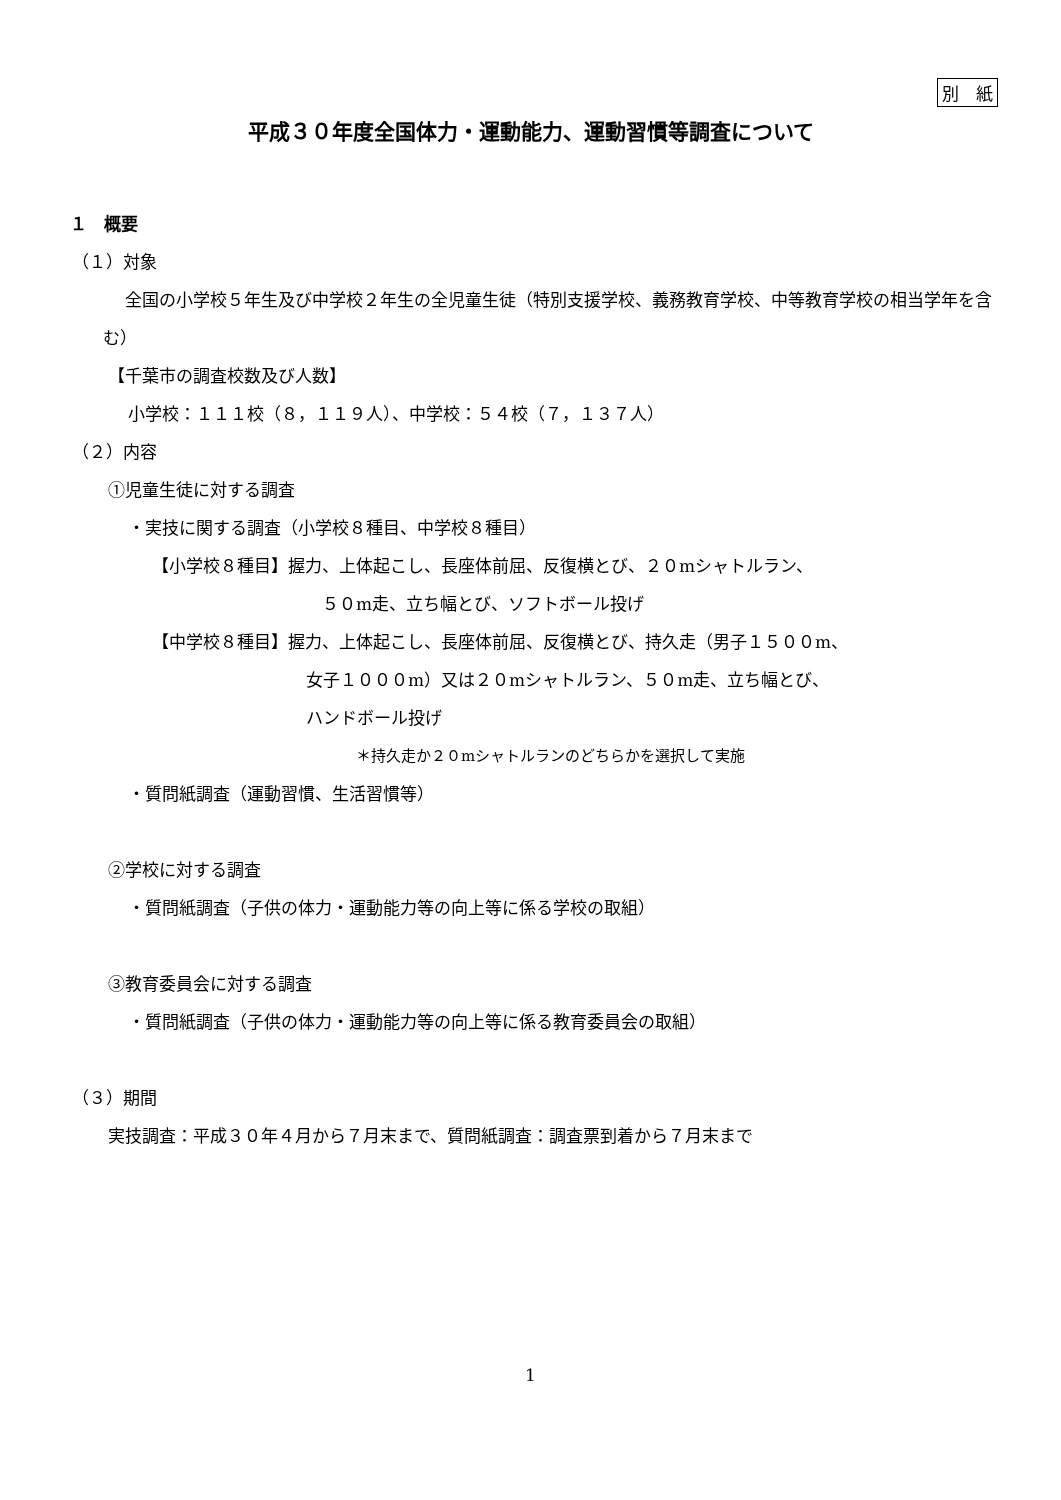別　紙
平成３０年度全国体力・運動能力、運動習慣等調査について
１　概要
（１）対象
全国の小学校５年生及び中学校２年生の全児童生徒（特別支援学校、義務教育学校、中等教育学校の相当学年を含む）
【千葉市の調査校数及び人数】
小学校：１１１校（８，１１９人）、中学校：５４校（７，１３７人）
（２）内容
①児童生徒に対する調査
・実技に関する調査（小学校８種目、中学校８種目）
【小学校８種目】握力、上体起こし、長座体前屈、反復横とび、２０mシャトルラン、
５０m走、立ち幅とび、ソフトボール投げ
【中学校８種目】握力、上体起こし、長座体前屈、反復横とび、持久走（男子１５００m、
女子１０００m）又は２０mシャトルラン、５０m走、立ち幅とび、
ハンドボール投げ
＊持久走か２０mシャトルランのどちらかを選択して実施
・質問紙調査（運動習慣、生活習慣等）
②学校に対する調査
・質問紙調査（子供の体力・運動能力等の向上等に係る学校の取組）
③教育委員会に対する調査
・質問紙調査（子供の体力・運動能力等の向上等に係る教育委員会の取組）
（３）期間
実技調査：平成３０年４月から７月末まで、質問紙調査：調査票到着から７月末まで
1